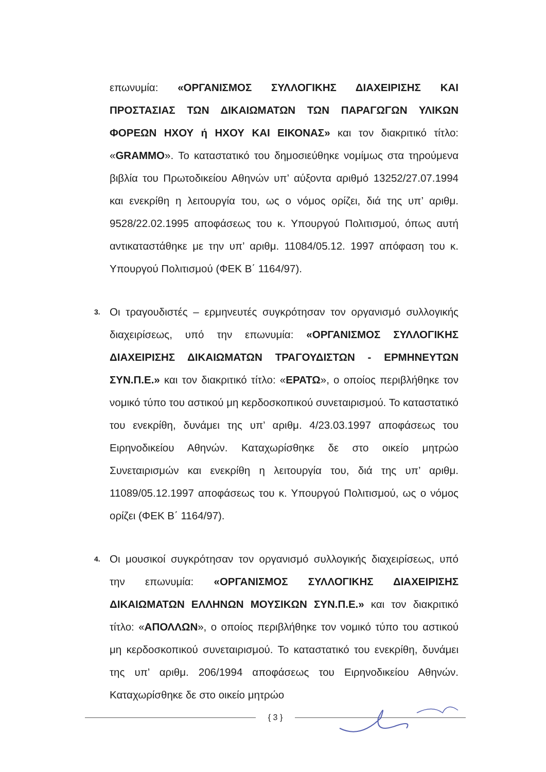επωνυμία: «ΟΡΓΑΝΙΣΜΟΣ ΣΥΛΛΟΓΙΚΗΣ ΔΙΑΧΕΙΡΙΣΗΣ ΚΑΙ ΠΡΟΣΤΑΣΙΑΣ ΤΩΝ ΔΙΚΑΙΩΜΑΤΩΝ ΤΩΝ ΠΑΡΑΓΩΓΩΝ ΥΛΙΚΩΝ ΦΟΡΕΩΝ ΗΧΟΥ ή ΗΧΟΥ ΚΑΙ ΕΙΚΟΝΑΣ» και τον διακριτικό τίτλο: «GRAMMO». Το καταστατικό του δημοσιεύθηκε νομίμως στα τηρούμενα βιβλία του Πρωτοδικείου Αθηνών υπ’ αύξοντα αριθμό 13252/27.07.1994 και ενεκρίθη η λειτουργία του, ως ο νόμος ορίζει, διά της υπ’ αριθμ. 9528/22.02.1995 αποφάσεως του κ. Υπουργού Πολιτισμού, όπως αυτή αντικαταστάθηκε με την υπ’ αριθμ. 11084/05.12. 1997 απόφαση του κ. Υπουργού Πολιτισμού (ΦΕΚ Β΄ 1164/97).
3.
Οι τραγουδιστές – ερμηνευτές συγκρότησαν τον οργανισμό συλλογικής διαχειρίσεως, υπό την επωνυμία: «ΟΡΓΑΝΙΣΜΟΣ ΣΥΛΛΟΓΙΚΗΣ ΔΙΑΧΕΙΡΙΣΗΣ ΔΙΚΑΙΩΜΑΤΩΝ ΤΡΑΓΟΥΔΙΣΤΩΝ - ΕΡΜΗΝΕΥΤΩΝ ΣΥΝ.Π.Ε.» και τον διακριτικό τίτλο: «ΕΡΑΤΩ», ο οποίος περιβλήθηκε τον νομικό τύπο του αστικού μη κερδοσκοπικού συνεταιρισμού. Το καταστατικό του ενεκρίθη, δυνάμει της υπ’ αριθμ. 4/23.03.1997 αποφάσεως του Ειρηνοδικείου Αθηνών. Καταχωρίσθηκε δε στο οικείο μητρώο Συνεταιρισμών και ενεκρίθη η λειτουργία του, διά της υπ’ αριθμ. 11089/05.12.1997 αποφάσεως του κ. Υπουργού Πολιτισμού, ως ο νόμος ορίζει (ΦΕΚ Β΄ 1164/97).
4.
Οι μουσικοί συγκρότησαν τον οργανισμό συλλογικής διαχειρίσεως, υπό την επωνυμία: «ΟΡΓΑΝΙΣΜΟΣ ΣΥΛΛΟΓΙΚΗΣ ΔΙΑΧΕΙΡΙΣΗΣ ΔΙΚΑΙΩΜΑΤΩΝ ΕΛΛΗΝΩΝ ΜΟΥΣΙΚΩΝ ΣΥΝ.Π.Ε.» και τον διακριτικό τίτλο: «ΑΠΟΛΛΩΝ», ο οποίος περιβλήθηκε τον νομικό τύπο του αστικού μη κερδοσκοπικού συνεταιρισμού. Το καταστατικό του ενεκρίθη, δυνάμει της υπ’ αριθμ. 206/1994 αποφάσεως του Ειρηνοδικείου Αθηνών. Καταχωρίσθηκε δε στο οικείο μητρώο
{ 3 }